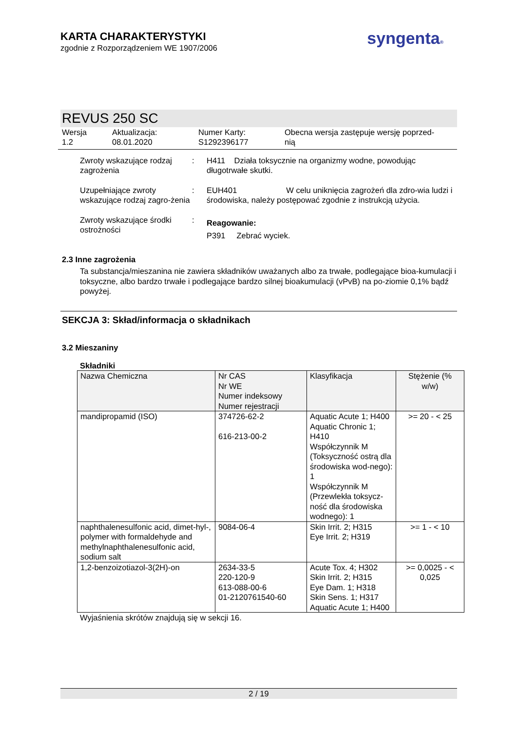KARTA CHARAKTERYSTYKI
zgodnie z Rozporządzeniem WE 1907/2006
syngenta®
REVUS 250 SC
Wersja
1.2
Aktualizacja:
08.01.2020
Numer Karty:
S1292396177
Obecna wersja zastępuje wersję poprzed-
nią
Zwroty wskazujące rodzaj zagrożenia
: H411 Działa toksycznie na organizmy wodne, powodując długotrwałe skutki.
Uzupełniające zwroty wskazujące rodzaj zagro-żenia
: EUH401 W celu uniknięcia zagrożeń dla zdro-wia ludzi i środowiska, należy postępować zgodnie z instrukcją użycia.
Zwroty wskazujące środki ostrożności
:
Reagowanie:
P391 Zebrać wyciek.
2.3 Inne zagrożenia
Ta substancja/mieszanina nie zawiera składników uważanych albo za trwałe, podlegające bioa-kumulacji i toksyczne, albo bardzo trwałe i podlegające bardzo silnej bioakumulacji (vPvB) na po-ziomie 0,1% bądź powyżej.
SEKCJA 3: Skład/informacja o składnikach
3.2 Mieszaniny
Składniki
| Nazwa Chemiczna | Nr CAS Nr WE Numer indeksowy Numer rejestracji | Klasyfikacja | Stężenie (% w/w) |
| --- | --- | --- | --- |
| mandipropamid (ISO) | 374726-62-2 616-213-00-2 | Aquatic Acute 1; H400 Aquatic Chronic 1; H410 Współczynnik M (Toksyczność ostrą dla środowiska wod-nego): 1 Współczynnik M (Przewlekła toksycz-ność dla środowiska wodnego): 1 | >= 20 - < 25 |
| naphthalenesulfonic acid, dimet-hyl-, polymer with formaldehyde and methylnaphthalenesulfonic acid, sodium salt | 9084-06-4 | Skin Irrit. 2; H315 Eye Irrit. 2; H319 | >= 1 - < 10 |
| 1,2-benzoizotiazol-3(2H)-on | 2634-33-5 220-120-9 613-088-00-6 01-2120761540-60 | Acute Tox. 4; H302 Skin Irrit. 2; H315 Eye Dam. 1; H318 Skin Sens. 1; H317 Aquatic Acute 1; H400 | >= 0,0025 - < 0,025 |
Wyjaśnienia skrótów znajdują się w sekcji 16.
2 / 19